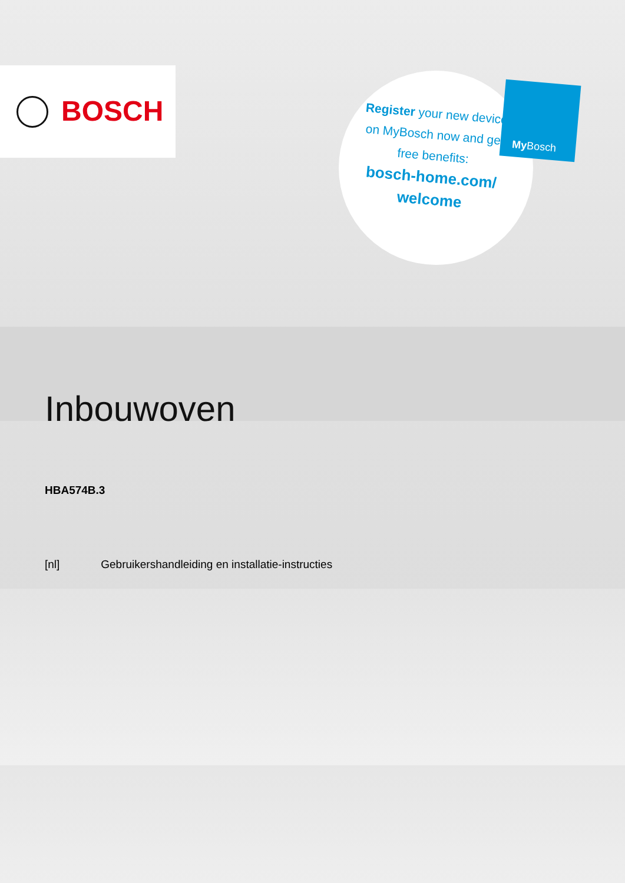BOSCH
Register your new device on MyBosch now and get free benefits:
bosch-home.com/ welcome
My Bosch
Inbouwoven
HBA574B.3
[nl] Gebruikershandleiding en installatie-instructies